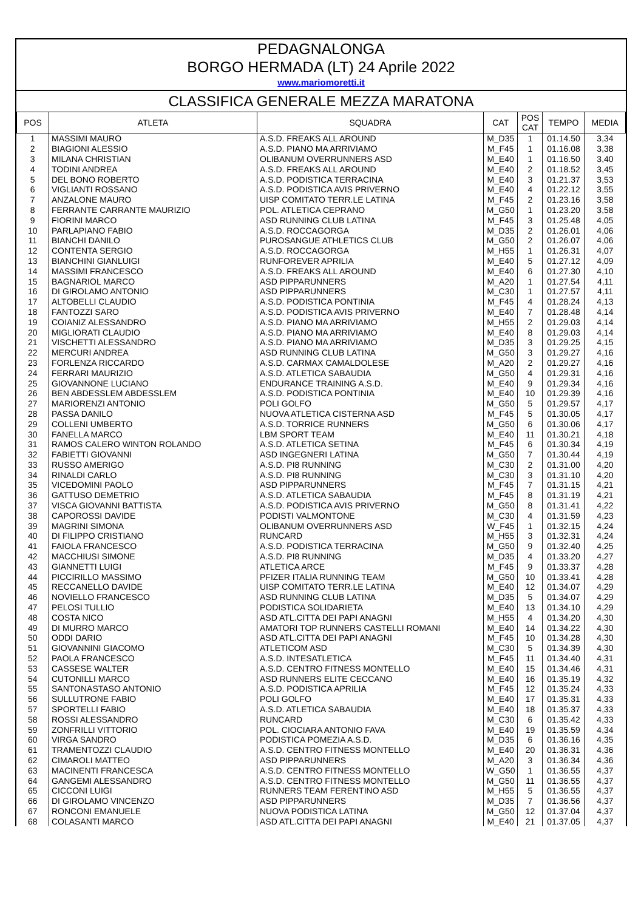PEDAGNALONGA
BORGO HERMADA (LT) 24 Aprile 2022
www.mariomoretti.it
CLASSIFICA GENERALE MEZZA MARATONA
| POS | ATLETA | SQUADRA | CAT | POS CAT | TEMPO | MEDIA |
| --- | --- | --- | --- | --- | --- | --- |
| 1 | MASSIMI MAURO | A.S.D. FREAKS ALL AROUND | M_D35 | 1 | 01.14.50 | 3,34 |
| 2 | BIAGIONI ALESSIO | A.S.D. PIANO MA ARRIVIAMO | M_F45 | 1 | 01.16.08 | 3,38 |
| 3 | MILANA CHRISTIAN | OLIBANUM OVERRUNNERS ASD | M_E40 | 1 | 01.16.50 | 3,40 |
| 4 | TODINI ANDREA | A.S.D. FREAKS ALL AROUND | M_E40 | 2 | 01.18.52 | 3,45 |
| 5 | DEL BONO ROBERTO | A.S.D. PODISTICA TERRACINA | M_E40 | 3 | 01.21.37 | 3,53 |
| 6 | VIGLIANTI ROSSANO | A.S.D. PODISTICA AVIS PRIVERNO | M_E40 | 4 | 01.22.12 | 3,55 |
| 7 | ANZALONE MAURO | UISP COMITATO TERR.LE LATINA | M_F45 | 2 | 01.23.16 | 3,58 |
| 8 | FERRANTE CARRANTE MAURIZIO | POL. ATLETICA CEPRANO | M_G50 | 1 | 01.23.20 | 3,58 |
| 9 | FIORINI MARCO | ASD RUNNING CLUB LATINA | M_F45 | 3 | 01.25.48 | 4,05 |
| 10 | PARLAPIANO FABIO | A.S.D. ROCCAGORGA | M_D35 | 2 | 01.26.01 | 4,06 |
| 11 | BIANCHI DANILO | PUROSANGUE ATHLETICS CLUB | M_G50 | 2 | 01.26.07 | 4,06 |
| 12 | CONTENTA SERGIO | A.S.D. ROCCAGORGA | M_H55 | 1 | 01.26.31 | 4,07 |
| 13 | BIANCHINI GIANLUIGI | RUNFOREVER APRILIA | M_E40 | 5 | 01.27.12 | 4,09 |
| 14 | MASSIMI FRANCESCO | A.S.D. FREAKS ALL AROUND | M_E40 | 6 | 01.27.30 | 4,10 |
| 15 | BAGNARIOL MARCO | ASD PIPPARUNNERS | M_A20 | 1 | 01.27.54 | 4,11 |
| 16 | DI GIROLAMO ANTONIO | ASD PIPPARUNNERS | M_C30 | 1 | 01.27.57 | 4,11 |
| 17 | ALTOBELLI CLAUDIO | A.S.D. PODISTICA PONTINIA | M_F45 | 4 | 01.28.24 | 4,13 |
| 18 | FANTOZZI SARO | A.S.D. PODISTICA AVIS PRIVERNO | M_E40 | 7 | 01.28.48 | 4,14 |
| 19 | COIANIZ ALESSANDRO | A.S.D. PIANO MA ARRIVIAMO | M_H55 | 2 | 01.29.03 | 4,14 |
| 20 | MIGLIORATI CLAUDIO | A.S.D. PIANO MA ARRIVIAMO | M_E40 | 8 | 01.29.03 | 4,14 |
| 21 | VISCHETTI ALESSANDRO | A.S.D. PIANO MA ARRIVIAMO | M_D35 | 3 | 01.29.25 | 4,15 |
| 22 | MERCURI ANDREA | ASD RUNNING CLUB LATINA | M_G50 | 3 | 01.29.27 | 4,16 |
| 23 | FORLENZA RICCARDO | A.S.D. CARMAX CAMALDOLESE | M_A20 | 2 | 01.29.27 | 4,16 |
| 24 | FERRARI MAURIZIO | A.S.D. ATLETICA SABAUDIA | M_G50 | 4 | 01.29.31 | 4,16 |
| 25 | GIOVANNONE LUCIANO | ENDURANCE TRAINING A.S.D. | M_E40 | 9 | 01.29.34 | 4,16 |
| 26 | BEN ABDESSLEM ABDESSLEM | A.S.D. PODISTICA PONTINIA | M_E40 | 10 | 01.29.39 | 4,16 |
| 27 | MARIORENZI ANTONIO | POLI GOLFO | M_G50 | 5 | 01.29.57 | 4,17 |
| 28 | PASSA DANILO | NUOVA ATLETICA CISTERNA ASD | M_F45 | 5 | 01.30.05 | 4,17 |
| 29 | COLLENI UMBERTO | A.S.D. TORRICE RUNNERS | M_G50 | 6 | 01.30.06 | 4,17 |
| 30 | FANELLA MARCO | LBM SPORT TEAM | M_E40 | 11 | 01.30.21 | 4,18 |
| 31 | RAMOS CALERO WINTON ROLANDO | A.S.D. ATLETICA SETINA | M_F45 | 6 | 01.30.34 | 4,19 |
| 32 | FABIETTI GIOVANNI | ASD INGEGNERI LATINA | M_G50 | 7 | 01.30.44 | 4,19 |
| 33 | RUSSO AMERIGO | A.S.D. PI8 RUNNING | M_C30 | 2 | 01.31.00 | 4,20 |
| 34 | RINALDI CARLO | A.S.D. PI8 RUNNING | M_C30 | 3 | 01.31.10 | 4,20 |
| 35 | VICEDOMINI PAOLO | ASD PIPPARUNNERS | M_F45 | 7 | 01.31.15 | 4,21 |
| 36 | GATTUSO DEMETRIO | A.S.D. ATLETICA SABAUDIA | M_F45 | 8 | 01.31.19 | 4,21 |
| 37 | VISCA GIOVANNI BATTISTA | A.S.D. PODISTICA AVIS PRIVERNO | M_G50 | 8 | 01.31.41 | 4,22 |
| 38 | CAPOROSSI DAVIDE | PODISTI VALMONTONE | M_C30 | 4 | 01.31.59 | 4,23 |
| 39 | MAGRINI SIMONA | OLIBANUM OVERRUNNERS ASD | W_F45 | 1 | 01.32.15 | 4,24 |
| 40 | DI FILIPPO CRISTIANO | RUNCARD | M_H55 | 3 | 01.32.31 | 4,24 |
| 41 | FAIOLA FRANCESCO | A.S.D. PODISTICA TERRACINA | M_G50 | 9 | 01.32.40 | 4,25 |
| 42 | MACCHIUSI SIMONE | A.S.D. PI8 RUNNING | M_D35 | 4 | 01.33.20 | 4,27 |
| 43 | GIANNETTI LUIGI | ATLETICA ARCE | M_F45 | 9 | 01.33.37 | 4,28 |
| 44 | PICCIRILLO MASSIMO | PFIZER ITALIA RUNNING TEAM | M_G50 | 10 | 01.33.41 | 4,28 |
| 45 | RECCANELLO DAVIDE | UISP COMITATO TERR.LE LATINA | M_E40 | 12 | 01.34.07 | 4,29 |
| 46 | NOVIELLO FRANCESCO | ASD RUNNING CLUB LATINA | M_D35 | 5 | 01.34.07 | 4,29 |
| 47 | PELOSI TULLIO | PODISTICA SOLIDARIETA | M_E40 | 13 | 01.34.10 | 4,29 |
| 48 | COSTA NICO | ASD ATL.CITTA DEI PAPI ANAGNI | M_H55 | 4 | 01.34.20 | 4,30 |
| 49 | DI MURRO MARCO | AMATORI TOP RUNNERS CASTELLI ROMANI | M_E40 | 14 | 01.34.22 | 4,30 |
| 50 | ODDI DARIO | ASD ATL.CITTA DEI PAPI ANAGNI | M_F45 | 10 | 01.34.28 | 4,30 |
| 51 | GIOVANNINI GIACOMO | ATLETICOM ASD | M_C30 | 5 | 01.34.39 | 4,30 |
| 52 | PAOLA FRANCESCO | A.S.D. INTESATLETICA | M_F45 | 11 | 01.34.40 | 4,31 |
| 53 | CASSESE WALTER | A.S.D. CENTRO FITNESS MONTELLO | M_E40 | 15 | 01.34.46 | 4,31 |
| 54 | CUTONILLI MARCO | ASD RUNNERS ELITE CECCANO | M_E40 | 16 | 01.35.19 | 4,32 |
| 55 | SANTONASTASO ANTONIO | A.S.D. PODISTICA APRILIA | M_F45 | 12 | 01.35.24 | 4,33 |
| 56 | SULLUTRONE FABIO | POLI GOLFO | M_E40 | 17 | 01.35.31 | 4,33 |
| 57 | SPORTELLI FABIO | A.S.D. ATLETICA SABAUDIA | M_E40 | 18 | 01.35.37 | 4,33 |
| 58 | ROSSI ALESSANDRO | RUNCARD | M_C30 | 6 | 01.35.42 | 4,33 |
| 59 | ZONFRILLI VITTORIO | POL. CIOCIARA ANTONIO FAVA | M_E40 | 19 | 01.35.59 | 4,34 |
| 60 | VIRGA SANDRO | PODISTICA POMEZIA A.S.D. | M_D35 | 6 | 01.36.16 | 4,35 |
| 61 | TRAMENTOZZI CLAUDIO | A.S.D. CENTRO FITNESS MONTELLO | M_E40 | 20 | 01.36.31 | 4,36 |
| 62 | CIMAROLI MATTEO | ASD PIPPARUNNERS | M_A20 | 3 | 01.36.34 | 4,36 |
| 63 | MACINENTI FRANCESCA | A.S.D. CENTRO FITNESS MONTELLO | W_G50 | 1 | 01.36.55 | 4,37 |
| 64 | GANGEMI ALESSANDRO | A.S.D. CENTRO FITNESS MONTELLO | M_G50 | 11 | 01.36.55 | 4,37 |
| 65 | CICCONI LUIGI | RUNNERS TEAM FERENTINO ASD | M_H55 | 5 | 01.36.55 | 4,37 |
| 66 | DI GIROLAMO VINCENZO | ASD PIPPARUNNERS | M_D35 | 7 | 01.36.56 | 4,37 |
| 67 | RONCONI EMANUELE | NUOVA PODISTICA LATINA | M_G50 | 12 | 01.37.04 | 4,37 |
| 68 | COLASANTI MARCO | ASD ATL.CITTA DEI PAPI ANAGNI | M_E40 | 21 | 01.37.05 | 4,37 |